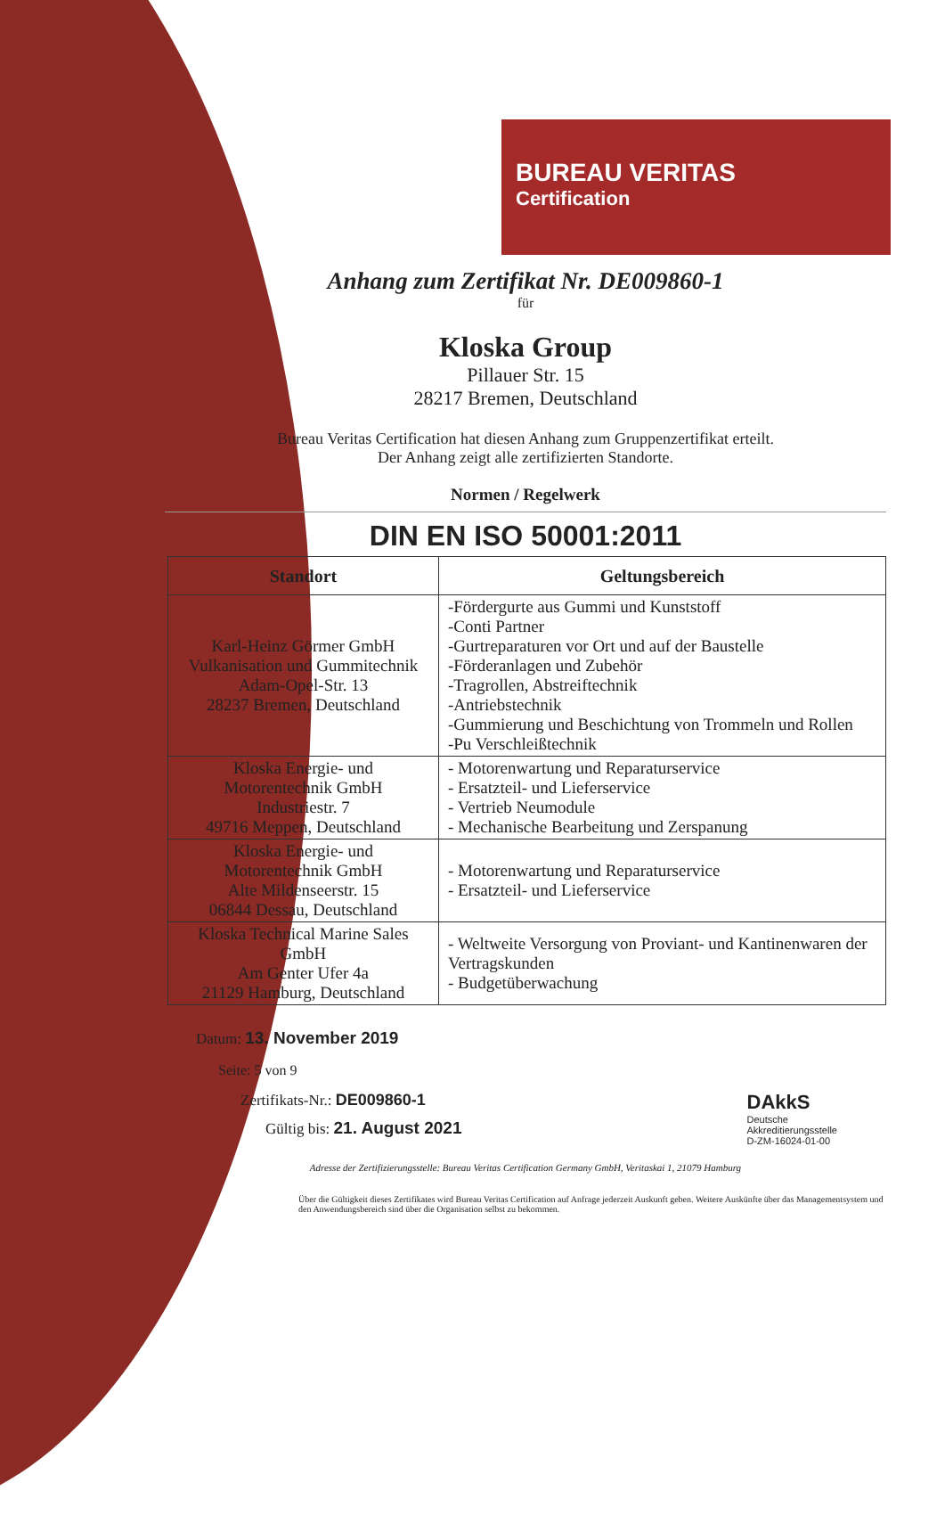BUREAU VERITAS
Certification
Anhang zum Zertifikat Nr. DE009860-1
für
Kloska Group
Pillauer Str. 15
28217 Bremen, Deutschland
Bureau Veritas Certification hat diesen Anhang zum Gruppenzertifikat erteilt.
Der Anhang zeigt alle zertifizierten Standorte.
Normen / Regelwerk
DIN EN ISO 50001:2011
| Standort | Geltungsbereich |
| --- | --- |
| Karl-Heinz Görmer GmbH Vulkanisation und Gummitechnik Adam-Opel-Str. 13 28237 Bremen, Deutschland | -Fördergurte aus Gummi und Kunststoff -Conti Partner -Gurtreparaturen vor Ort und auf der Baustelle -Förderanlagen und Zubehör -Tragrollen, Abstreiftechnik -Antriebstechnik -Gummierung und Beschichtung von Trommeln und Rollen -Pu Verschleißtechnik |
| Kloska Energie- und Motorentechnik GmbH Industriestr. 7 49716 Meppen, Deutschland | - Motorenwartung und Reparaturservice - Ersatzteil- und Lieferservice - Vertrieb Neumodule - Mechanische Bearbeitung und Zerspanung |
| Kloska Energie- und Motorentechnik GmbH Alte Mildenseerstr. 15 06844 Dessau, Deutschland | - Motorenwartung und Reparaturservice - Ersatzteil- und Lieferservice |
| Kloska Technical Marine Sales GmbH Am Genter Ufer 4a 21129 Hamburg, Deutschland | - Weltweite Versorgung von Proviant- und Kantinenwaren der Vertragskunden - Budgetüberwachung |
Datum: 13. November 2019
Seite: 5 von 9
Zertifikats-Nr.: DE009860-1
Gültig bis: 21. August 2021
DAkkS
Deutsche
Akkreditierungsstelle
D-ZM-16024-01-00
Adresse der Zertifizierungsstelle: Bureau Veritas Certification Germany GmbH, Veritaskai 1, 21079 Hamburg
Über die Gültigkeit dieses Zertifikates wird Bureau Veritas Certification auf Anfrage jederzeit Auskunft geben. Weitere Auskünfte über das Managementsystem und den Anwendungsbereich sind über die Organisation selbst zu bekommen.